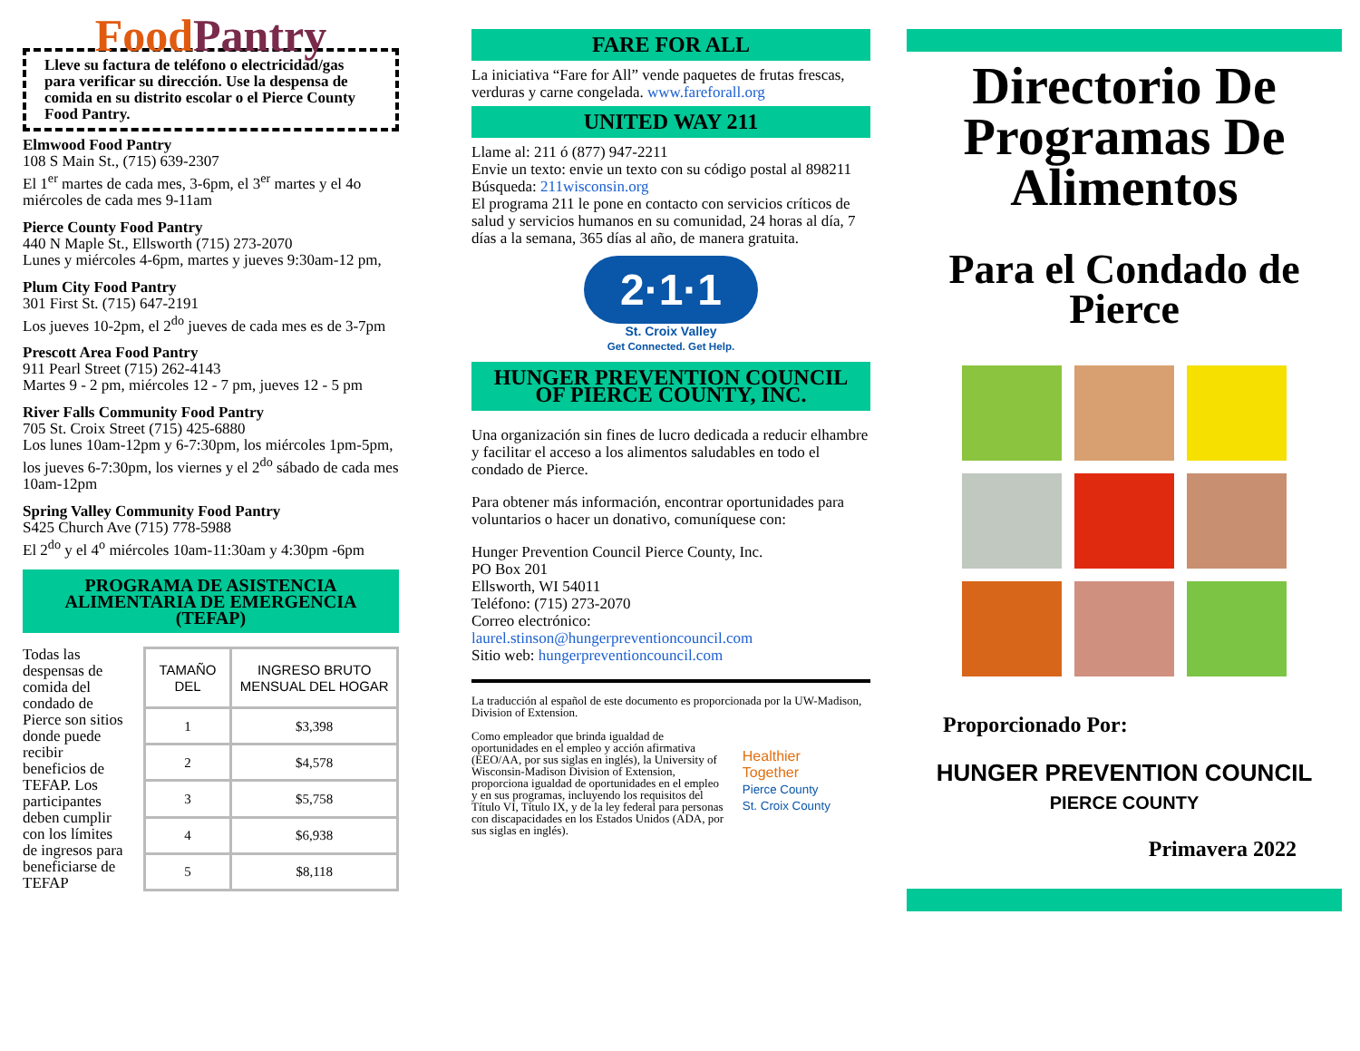FoodPantry
Lleve su factura de teléfono o electricidad/gas para verificar su dirección. Use la despensa de comida en su distrito escolar o el Pierce County Food Pantry.
Elmwood Food Pantry
108 S Main St., (715) 639-2307
El 1<sup>er</sup> martes de cada mes, 3-6pm, el 3<sup>er</sup> martes y el 4o miércoles de cada mes 9-11am
Pierce County Food Pantry
440 N Maple St., Ellsworth (715) 273-2070
Lunes y miércoles 4-6pm, martes y jueves 9:30am-12 pm,
Plum City Food Pantry
301 First St. (715) 647-2191
Los jueves 10-2pm, el 2<sup>do</sup> jueves de cada mes es de 3-7pm
Prescott Area Food Pantry
911 Pearl Street (715) 262-4143
Martes 9 - 2 pm, miércoles 12 - 7 pm, jueves 12 - 5 pm
River Falls Community Food Pantry
705 St. Croix Street (715) 425-6880
Los lunes 10am-12pm y 6-7:30pm, los miércoles 1pm-5pm, los jueves 6-7:30pm, los viernes y el 2<sup>do</sup> sábado de cada mes 10am-12pm
Spring Valley Community Food Pantry
S425 Church Ave (715) 778-5988
El 2<sup>do</sup> y el 4<sup>o</sup> miércoles 10am-11:30am y 4:30pm -6pm
PROGRAMA DE ASISTENCIA ALIMENTARIA DE EMERGENCIA (TEFAP)
Todas las despensas de comida del condado de Pierce son sitios donde puede recibir beneficios de TEFAP. Los participantes deben cumplir con los límites de ingresos para beneficiarse de TEFAP
| TAMAÑO DEL | INGRESO BRUTO MENSUAL DEL HOGAR |
| --- | --- |
| 1 | $3,398 |
| 2 | $4,578 |
| 3 | $5,758 |
| 4 | $6,938 |
| 5 | $8,118 |
FARE FOR ALL
La iniciativa “Fare for All” vende paquetes de frutas frescas, verduras y carne congelada. www.fareforall.org
UNITED WAY 211
Llame al: 211 ó (877) 947-2211
Envie un texto: envie un texto con su código postal al 898211
Búsqueda: 211wisconsin.org
El programa 211 le pone en contacto con servicios críticos de salud y servicios humanos en su comunidad, 24 horas al día, 7 días a la semana, 365 días al año, de manera gratuita.
2·1·1
St. Croix Valley
Get Connected. Get Help.
HUNGER PREVENTION COUNCIL OF PIERCE COUNTY, INC.
Una organización sin fines de lucro dedicada a reducir elhambre y facilitar el acceso a los alimentos saludables en todo el condado de Pierce.
Para obtener más información, encontrar oportunidades para voluntarios o hacer un donativo, comuníquese con:
Hunger Prevention Council Pierce County, Inc.
PO Box 201
Ellsworth, WI 54011
Teléfono: (715) 273-2070
Correo electrónico:
laurel.stinson@hungerpreventioncouncil.com
Sitio web: hungerpreventioncouncil.com
La traducción al español de este documento es proporcionada por la UW-Madison, Division of Extension.
Como empleador que brinda igualdad de oportunidades en el empleo y acción afirmativa (EEO/AA, por sus siglas en inglés), la University of Wisconsin-Madison Division of Extension, proporciona igualdad de oportunidades en el empleo y en sus programas, incluyendo los requisitos del Título VI, Título IX, y de la ley federal para personas con discapacidades en los Estados Unidos (ADA, por sus siglas en inglés).
Healthier Together
Pierce County
St. Croix County
Directorio De Programas De Alimentos
Para el Condado de Pierce
Proporcionado Por:
HUNGER PREVENTION COUNCIL
PIERCE COUNTY
Primavera 2022